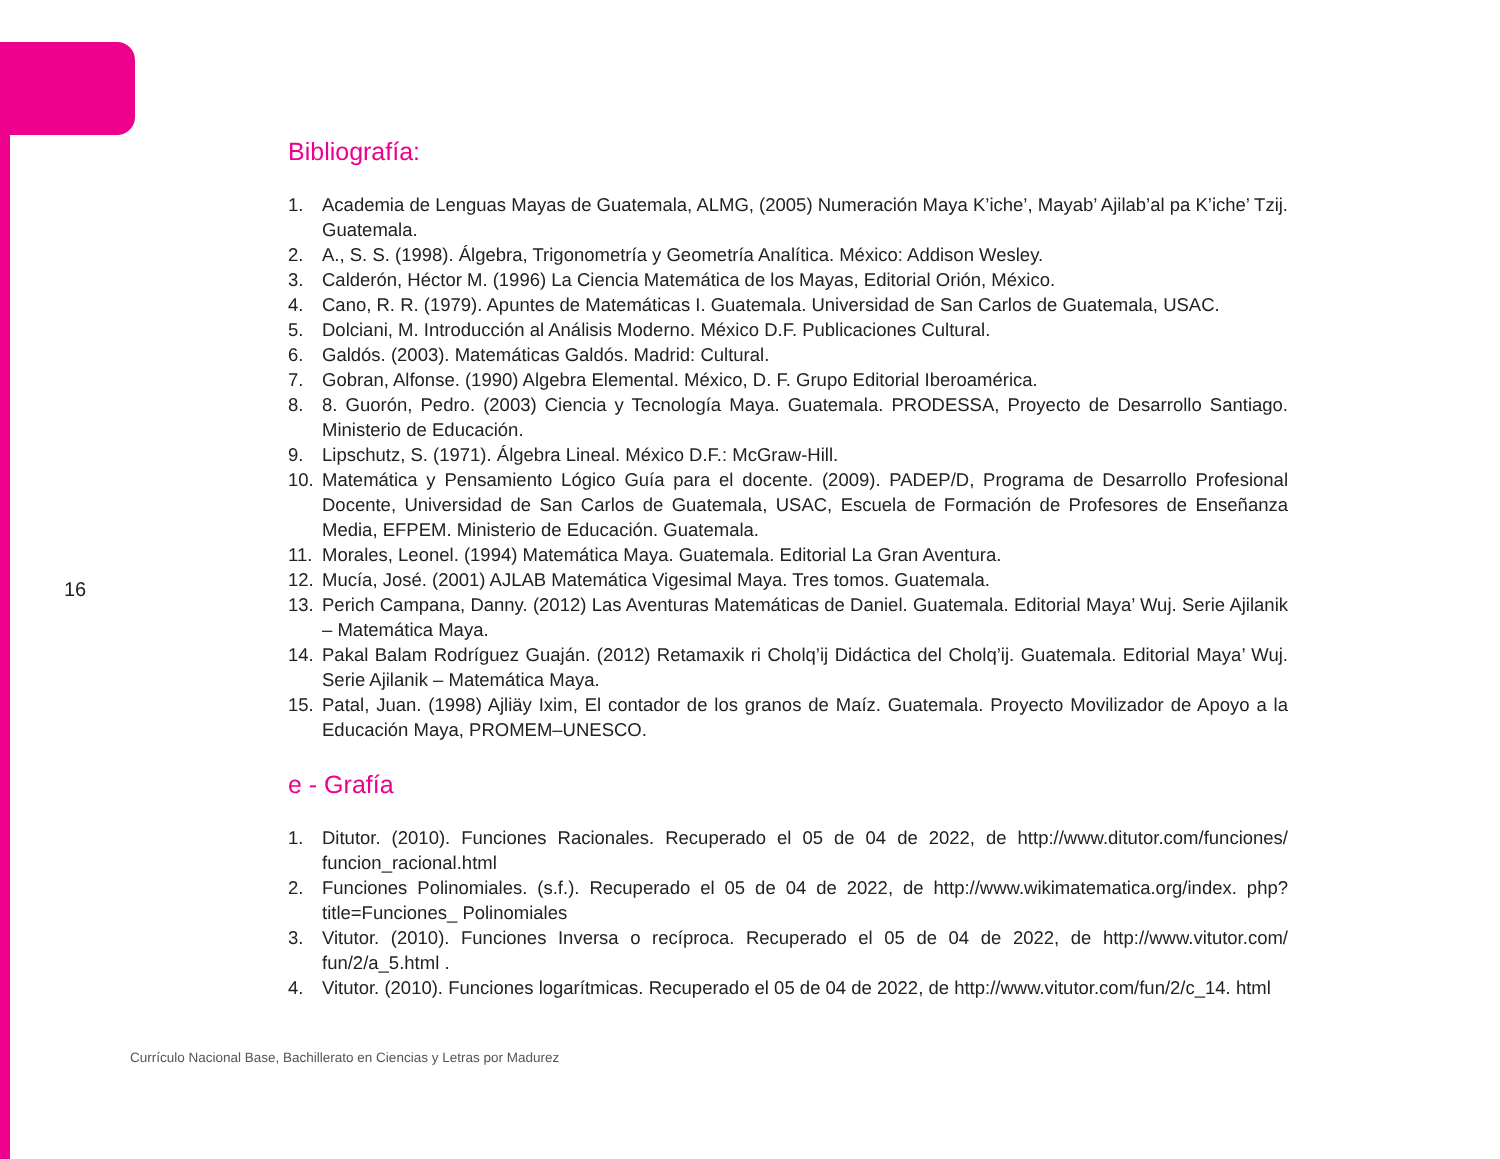16
Bibliografía:
1. Academia de Lenguas Mayas de Guatemala, ALMG, (2005) Numeración Maya K’iche’, Mayab’ Ajilab’al pa K’iche’ Tzij. Guatemala.
2. A., S. S. (1998). Álgebra, Trigonometría y Geometría Analítica. México: Addison Wesley.
3. Calderón, Héctor M. (1996) La Ciencia Matemática de los Mayas, Editorial Orión, México.
4. Cano, R. R. (1979). Apuntes de Matemáticas I. Guatemala. Universidad de San Carlos de Guatemala, USAC.
5. Dolciani, M. Introducción al Análisis Moderno. México D.F. Publicaciones Cultural.
6. Galdós. (2003). Matemáticas Galdós. Madrid: Cultural.
7. Gobran, Alfonse. (1990) Algebra Elemental. México, D. F. Grupo Editorial Iberoamérica.
8. 8. Guorón, Pedro. (2003) Ciencia y Tecnología Maya. Guatemala. PRODESSA, Proyecto de Desarrollo Santiago. Ministerio de Educación.
9. Lipschutz, S. (1971). Álgebra Lineal. México D.F.: McGraw-Hill.
10. Matemática y Pensamiento Lógico Guía para el docente. (2009). PADEP/D, Programa de Desarrollo Profesional Docente, Universidad de San Carlos de Guatemala, USAC, Escuela de Formación de Profesores de Enseñanza Media, EFPEM. Ministerio de Educación. Guatemala.
11. Morales, Leonel. (1994) Matemática Maya. Guatemala. Editorial La Gran Aventura.
12. Mucía, José. (2001) AJLAB Matemática Vigesimal Maya. Tres tomos. Guatemala.
13. Perich Campana, Danny. (2012) Las Aventuras Matemáticas de Daniel. Guatemala. Editorial Maya’ Wuj. Serie Ajilanik – Matemática Maya.
14. Pakal Balam Rodríguez Guaján. (2012) Retamaxik ri Cholq’ij Didáctica del Cholq’ij. Guatemala. Editorial Maya’ Wuj. Serie Ajilanik – Matemática Maya.
15. Patal, Juan. (1998) Ajliäy Ixim, El contador de los granos de Maíz. Guatemala. Proyecto Movilizador de Apoyo a la Educación Maya, PROMEM–UNESCO.
e - Grafía
1. Ditutor. (2010). Funciones Racionales. Recuperado el 05 de 04 de 2022, de http://www.ditutor.com/funciones/ funcion_racional.html
2. Funciones Polinomiales. (s.f.). Recuperado el 05 de 04 de 2022, de http://www.wikimatematica.org/index. php?title=Funciones_ Polinomiales
3. Vitutor. (2010). Funciones Inversa o recíproca. Recuperado el 05 de 04 de 2022, de http://www.vitutor.com/ fun/2/a_5.html .
4. Vitutor. (2010). Funciones logarítmicas. Recuperado el 05 de 04 de 2022, de http://www.vitutor.com/fun/2/c_14. html
Currículo Nacional Base, Bachillerato en Ciencias y Letras por Madurez